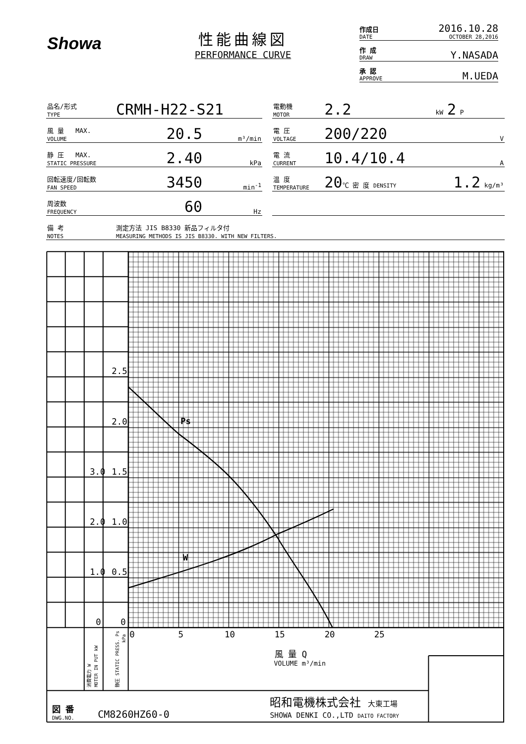Showa
性能曲線図
PERFORMANCE CURVE
作成日
DATE 2016.10.28
OCTOBER 28,2016
作 成
DRAW Y.NASADA
承 認
APPROVE M.UEDA
| 品名/形式 TYPE | CRMH-H22-S21 | | | 電動機 MOTOR | 2.2 | kW 2 P |
| 風 量 MAX. VOLUME | 20.5 | m³/min | | 電 圧 VOLTAGE | 200/220 | V |
| 静 圧 MAX. STATIC PRESSURE | 2.40 | kPa | | 電 流 CURRENT | 10.4/10.4 | A |
| 回転速度/回転数 FAN SPEED | 3450 | min<sup>-1</sup> | | 温 度 TEMPERATURE | 20 ℃ 密 度 DENSITY | 1.2 kg/m³ |
| 周波数 FREQUENCY | 60 | Hz | | | | |
| 備 考 NOTES | 測定方法 JIS B8330 新品フィルタ付 MEASURING METHODS IS JIS B8330. WITH NEW FILTERS. | | | | | |
2.5
2.0
1.5
3.0
1.0
2.0
0.5
1.0
0
0
Ps
W
0
5
10
15
20
25
風 量 Q
VOLUME m³/min
図 番
DWG.NO.
CM8260HZ60-0
昭和電機株式会社 大東工場
SHOWA DENKI CO.,LTD DAITO FACTORY
消費電力 W
MOTER IN PUT kW
静圧 STATIC PRESS. Ps
kPa